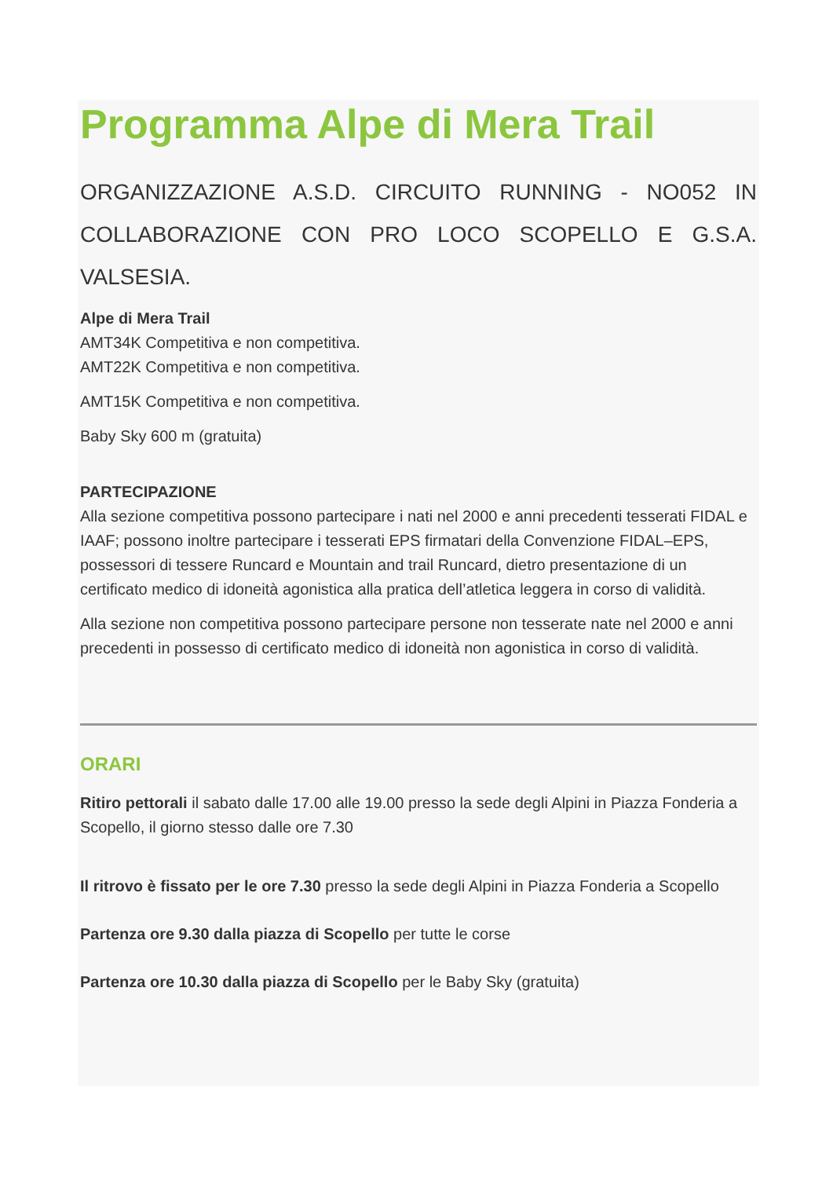Programma Alpe di Mera Trail
ORGANIZZAZIONE A.S.D. CIRCUITO RUNNING - NO052 IN COLLABORAZIONE CON PRO LOCO SCOPELLO E G.S.A. VALSESIA.
Alpe di Mera Trail
AMT34K Competitiva e non competitiva.
AMT22K Competitiva e non competitiva.
AMT15K Competitiva e non competitiva.
Baby Sky 600 m (gratuita)
PARTECIPAZIONE
Alla sezione competitiva possono partecipare i nati nel 2000 e anni precedenti tesserati FIDAL e IAAF; possono inoltre partecipare i tesserati EPS firmatari della Convenzione FIDAL–EPS, possessori di tessere Runcard e Mountain and trail Runcard, dietro presentazione di un certificato medico di idoneità agonistica alla pratica dell’atletica leggera in corso di validità.
Alla sezione non competitiva possono partecipare persone non tesserate nate nel 2000 e anni precedenti in possesso di certificato medico di idoneità non agonistica in corso di validità.
ORARI
Ritiro pettorali il sabato dalle 17.00 alle 19.00 presso la sede degli Alpini in Piazza Fonderia a Scopello, il giorno stesso dalle ore 7.30
Il ritrovo è fissato per le ore 7.30 presso la sede degli Alpini in Piazza Fonderia a Scopello
Partenza ore 9.30 dalla piazza di Scopello per tutte le corse
Partenza ore 10.30 dalla piazza di Scopello per le Baby Sky (gratuita)